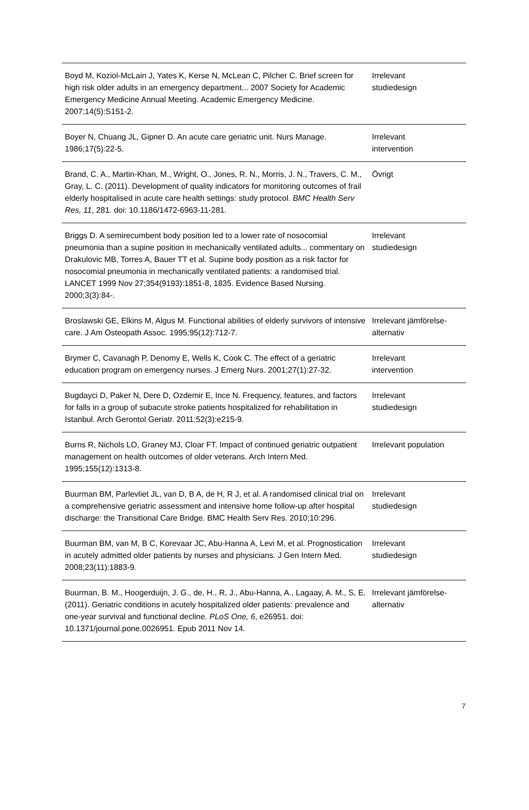| Boyd M, Koziol-McLain J, Yates K, Kerse N, McLean C, Pilcher C. Brief screen for high risk older adults in an emergency department... 2007 Society for Academic Emergency Medicine Annual Meeting. Academic Emergency Medicine. 2007;14(5):S151-2. | Irrelevant studiedesign |
| Boyer N, Chuang JL, Gipner D. An acute care geriatric unit. Nurs Manage. 1986;17(5):22-5. | Irrelevant intervention |
| Brand, C. A., Martin-Khan, M., Wright, O., Jones, R. N., Morris, J. N., Travers, C. M., Gray, L. C. (2011). Development of quality indicators for monitoring outcomes of frail elderly hospitalised in acute care health settings: study protocol. BMC Health Serv Res, 11 , 281. doi: 10.1186/1472-6963-11-281. | Övrigt |
| Briggs D. A semirecumbent body position led to a lower rate of nosocomial pneumonia than a supine position in mechanically ventilated adults... commentary on Drakulovic MB, Torres A, Bauer TT et al. Supine body position as a risk factor for nosocomial pneumonia in mechanically ventilated patients: a randomised trial. LANCET 1999 Nov 27;354(9193):1851-8, 1835. Evidence Based Nursing. 2000;3(3):84-. | Irrelevant studiedesign |
| Broslawski GE, Elkins M, Algus M. Functional abilities of elderly survivors of intensive care. J Am Osteopath Assoc. 1995;95(12):712-7. | Irrelevant jämförelse-alternativ |
| Brymer C, Cavanagh P, Denomy E, Wells K, Cook C. The effect of a geriatric education program on emergency nurses. J Emerg Nurs. 2001;27(1):27-32. | Irrelevant intervention |
| Bugdayci D, Paker N, Dere D, Ozdemir E, Ince N. Frequency, features, and factors for falls in a group of subacute stroke patients hospitalized for rehabilitation in Istanbul. Arch Gerontol Geriatr. 2011;52(3):e215-9. | Irrelevant studiedesign |
| Burns R, Nichols LO, Graney MJ, Cloar FT. Impact of continued geriatric outpatient management on health outcomes of older veterans. Arch Intern Med. 1995;155(12):1313-8. | Irrelevant population |
| Buurman BM, Parlevliet JL, van D, B A, de H, R J, et al. A randomised clinical trial on a comprehensive geriatric assessment and intensive home follow-up after hospital discharge: the Transitional Care Bridge. BMC Health Serv Res. 2010;10:296. | Irrelevant studiedesign |
| Buurman BM, van M, B C, Korevaar JC, Abu-Hanna A, Levi M, et al. Prognostication in acutely admitted older patients by nurses and physicians. J Gen Intern Med. 2008;23(11):1883-9. | Irrelevant studiedesign |
| Buurman, B. M., Hoogerduijn, J. G., de, H., R, J., Abu-Hanna, A., Lagaay, A. M., S, E. (2011). Geriatric conditions in acutely hospitalized older patients: prevalence and one-year survival and functional decline. PLoS One, 6 , e26951. doi: 10.1371/journal.pone.0026951. Epub 2011 Nov 14. | Irrelevant jämförelse-alternativ |
7